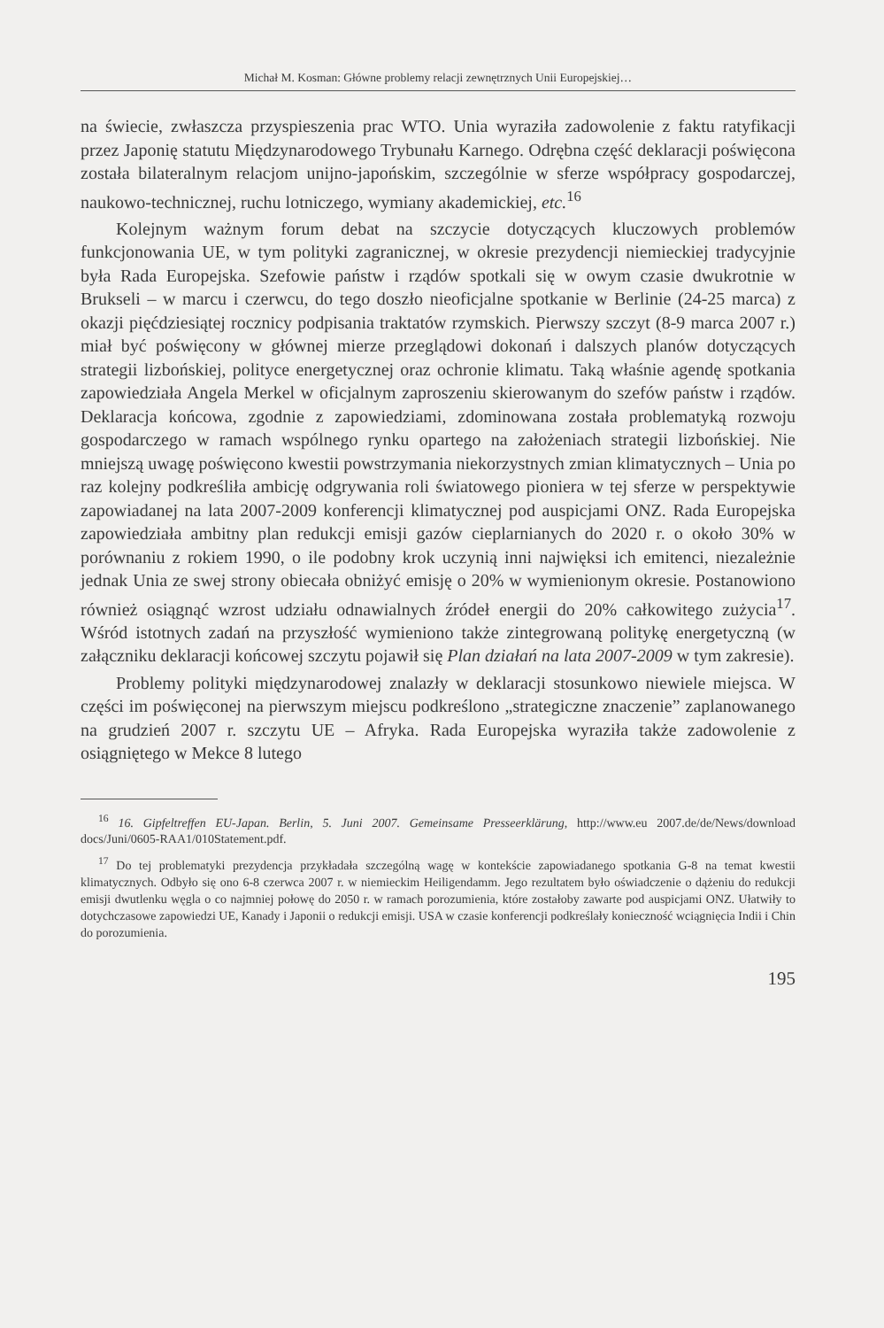Michał M. Kosman: Główne problemy relacji zewnętrznych Unii Europejskiej…
na świecie, zwłaszcza przyspieszenia prac WTO. Unia wyraziła zadowolenie z faktu ratyfikacji przez Japonię statutu Międzynarodowego Trybunału Karnego. Odrębna część deklaracji poświęcona została bilateralnym relacjom unijno-japońskim, szczególnie w sferze współpracy gospodarczej, naukowo-technicznej, ruchu lotniczego, wymiany akademickiej, etc.<sup>16</sup>
Kolejnym ważnym forum debat na szczycie dotyczących kluczowych problemów funkcjonowania UE, w tym polityki zagranicznej, w okresie prezydencji niemieckiej tradycyjnie była Rada Europejska. Szefowie państw i rządów spotkali się w owym czasie dwukrotnie w Brukseli – w marcu i czerwcu, do tego doszło nieoficjalne spotkanie w Berlinie (24-25 marca) z okazji pięćdziesiątej rocznicy podpisania traktatów rzymskich. Pierwszy szczyt (8-9 marca 2007 r.) miał być poświęcony w głównej mierze przeglądowi dokonań i dalszych planów dotyczących strategii lizbońskiej, polityce energetycznej oraz ochronie klimatu. Taką właśnie agendę spotkania zapowiedziała Angela Merkel w oficjalnym zaproszeniu skierowanym do szefów państw i rządów. Deklaracja końcowa, zgodnie z zapowiedziami, zdominowana została problematyką rozwoju gospodarczego w ramach wspólnego rynku opartego na założeniach strategii lizbońskiej. Nie mniejszą uwagę poświęcono kwestii powstrzymania niekorzystnych zmian klimatycznych – Unia po raz kolejny podkreśliła ambicję odgrywania roli światowego pioniera w tej sferze w perspektywie zapowiadanej na lata 2007-2009 konferencji klimatycznej pod auspicjami ONZ. Rada Europejska zapowiedziała ambitny plan redukcji emisji gazów cieplarnianych do 2020 r. o około 30% w porównaniu z rokiem 1990, o ile podobny krok uczynią inni najwięksi ich emitenci, niezależnie jednak Unia ze swej strony obiecała obniżyć emisję o 20% w wymienionym okresie. Postanowiono również osiągnąć wzrost udziału odnawialnych źródeł energii do 20% całkowitego zużycia<sup>17</sup>. Wśród istotnych zadań na przyszłość wymieniono także zintegrowaną politykę energetyczną (w załączniku deklaracji końcowej szczytu pojawił się Plan działań na lata 2007-2009 w tym zakresie).
Problemy polityki międzynarodowej znalazły w deklaracji stosunkowo niewiele miejsca. W części im poświęconej na pierwszym miejscu podkreślono „strategiczne znaczenie” zaplanowanego na grudzień 2007 r. szczytu UE – Afryka. Rada Europejska wyraziła także zadowolenie z osiągniętego w Mekce 8 lutego
<sup>16</sup> 16. Gipfeltreffen EU-Japan. Berlin, 5. Juni 2007. Gemeinsame Presseerklärung, http://www.eu 2007.de/de/News/download docs/Juni/0605-RAA1/010Statement.pdf.
<sup>17</sup> Do tej problematyki prezydencja przykładała szczególną wagę w kontekście zapowiadanego spotkania G-8 na temat kwestii klimatycznych. Odbyło się ono 6-8 czerwca 2007 r. w niemieckim Heiligendamm. Jego rezultatem było oświadczenie o dążeniu do redukcji emisji dwutlenku węgla o co najmniej połowę do 2050 r. w ramach porozumienia, które zostałoby zawarte pod auspicjami ONZ. Ułatwiły to dotychczasowe zapowiedzi UE, Kanady i Japonii o redukcji emisji. USA w czasie konferencji podkreślały konieczność wciągnięcia Indii i Chin do porozumienia.
195